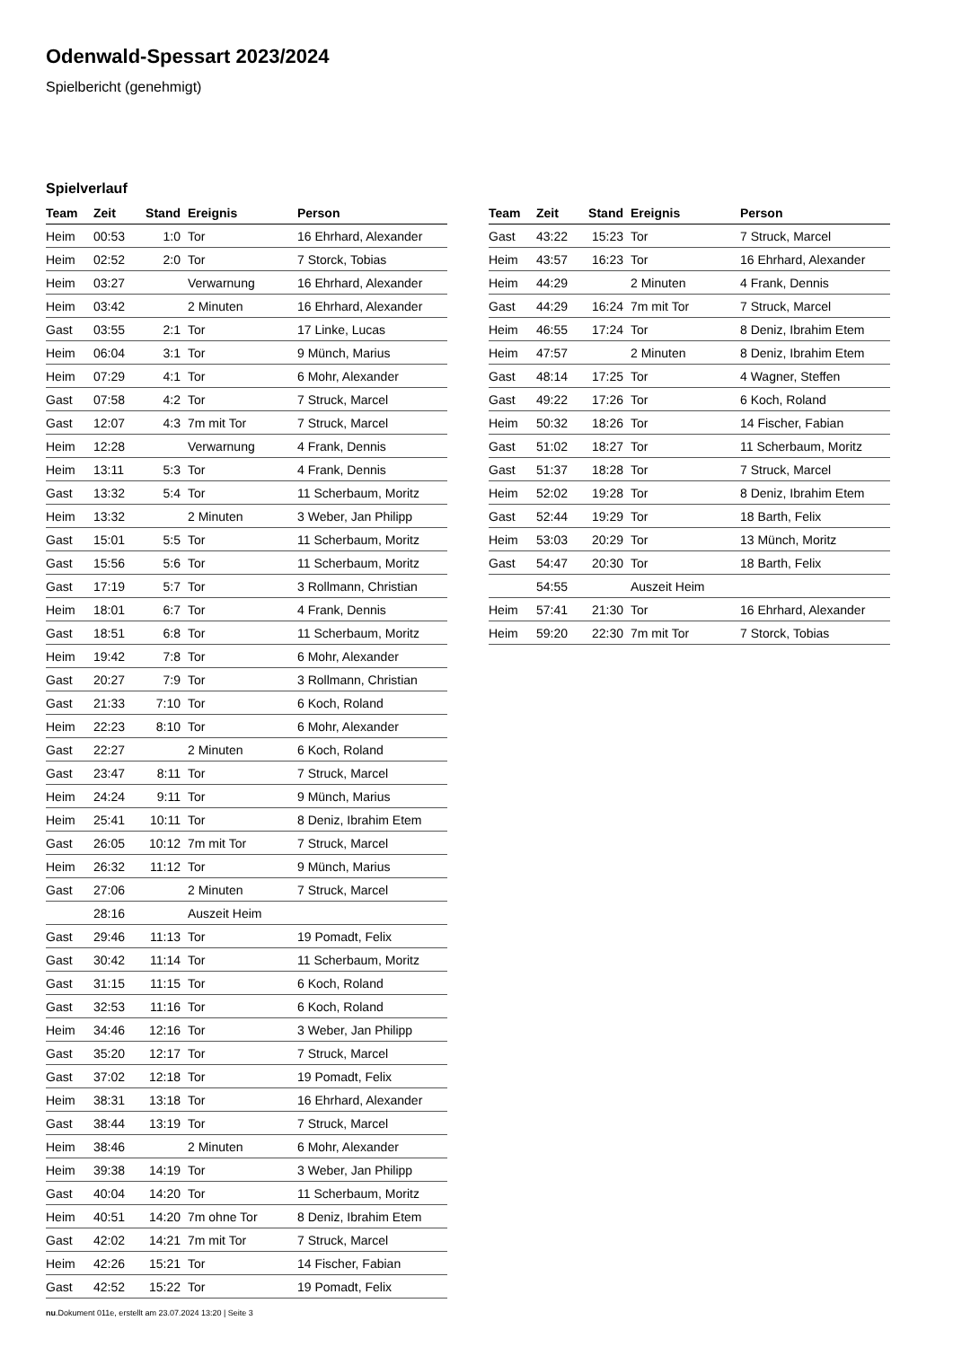Odenwald-Spessart 2023/2024
Spielbericht (genehmigt)
Spielverlauf
| Team | Zeit | Stand | Ereignis | Person |
| --- | --- | --- | --- | --- |
| Heim | 00:53 | 1:0 | Tor | 16 Ehrhard, Alexander |
| Heim | 02:52 | 2:0 | Tor | 7 Storck, Tobias |
| Heim | 03:27 | | Verwarnung | 16 Ehrhard, Alexander |
| Heim | 03:42 | | 2 Minuten | 16 Ehrhard, Alexander |
| Gast | 03:55 | 2:1 | Tor | 17 Linke, Lucas |
| Heim | 06:04 | 3:1 | Tor | 9 Münch, Marius |
| Heim | 07:29 | 4:1 | Tor | 6 Mohr, Alexander |
| Gast | 07:58 | 4:2 | Tor | 7 Struck, Marcel |
| Gast | 12:07 | 4:3 | 7m mit Tor | 7 Struck, Marcel |
| Heim | 12:28 | | Verwarnung | 4 Frank, Dennis |
| Heim | 13:11 | 5:3 | Tor | 4 Frank, Dennis |
| Gast | 13:32 | 5:4 | Tor | 11 Scherbaum, Moritz |
| Heim | 13:32 | | 2 Minuten | 3 Weber, Jan Philipp |
| Gast | 15:01 | 5:5 | Tor | 11 Scherbaum, Moritz |
| Gast | 15:56 | 5:6 | Tor | 11 Scherbaum, Moritz |
| Gast | 17:19 | 5:7 | Tor | 3 Rollmann, Christian |
| Heim | 18:01 | 6:7 | Tor | 4 Frank, Dennis |
| Gast | 18:51 | 6:8 | Tor | 11 Scherbaum, Moritz |
| Heim | 19:42 | 7:8 | Tor | 6 Mohr, Alexander |
| Gast | 20:27 | 7:9 | Tor | 3 Rollmann, Christian |
| Gast | 21:33 | 7:10 | Tor | 6 Koch, Roland |
| Heim | 22:23 | 8:10 | Tor | 6 Mohr, Alexander |
| Gast | 22:27 | | 2 Minuten | 6 Koch, Roland |
| Gast | 23:47 | 8:11 | Tor | 7 Struck, Marcel |
| Heim | 24:24 | 9:11 | Tor | 9 Münch, Marius |
| Heim | 25:41 | 10:11 | Tor | 8 Deniz, Ibrahim Etem |
| Gast | 26:05 | 10:12 | 7m mit Tor | 7 Struck, Marcel |
| Heim | 26:32 | 11:12 | Tor | 9 Münch, Marius |
| Gast | 27:06 | | 2 Minuten | 7 Struck, Marcel |
| | 28:16 | | Auszeit Heim | |
| Gast | 29:46 | 11:13 | Tor | 19 Pomadt, Felix |
| Gast | 30:42 | 11:14 | Tor | 11 Scherbaum, Moritz |
| Gast | 31:15 | 11:15 | Tor | 6 Koch, Roland |
| Gast | 32:53 | 11:16 | Tor | 6 Koch, Roland |
| Heim | 34:46 | 12:16 | Tor | 3 Weber, Jan Philipp |
| Gast | 35:20 | 12:17 | Tor | 7 Struck, Marcel |
| Gast | 37:02 | 12:18 | Tor | 19 Pomadt, Felix |
| Heim | 38:31 | 13:18 | Tor | 16 Ehrhard, Alexander |
| Gast | 38:44 | 13:19 | Tor | 7 Struck, Marcel |
| Heim | 38:46 | | 2 Minuten | 6 Mohr, Alexander |
| Heim | 39:38 | 14:19 | Tor | 3 Weber, Jan Philipp |
| Gast | 40:04 | 14:20 | Tor | 11 Scherbaum, Moritz |
| Heim | 40:51 | 14:20 | 7m ohne Tor | 8 Deniz, Ibrahim Etem |
| Gast | 42:02 | 14:21 | 7m mit Tor | 7 Struck, Marcel |
| Heim | 42:26 | 15:21 | Tor | 14 Fischer, Fabian |
| Gast | 42:52 | 15:22 | Tor | 19 Pomadt, Felix |
| Team | Zeit | Stand | Ereignis | Person |
| --- | --- | --- | --- | --- |
| Gast | 43:22 | 15:23 | Tor | 7 Struck, Marcel |
| Heim | 43:57 | 16:23 | Tor | 16 Ehrhard, Alexander |
| Heim | 44:29 | | 2 Minuten | 4 Frank, Dennis |
| Gast | 44:29 | 16:24 | 7m mit Tor | 7 Struck, Marcel |
| Heim | 46:55 | 17:24 | Tor | 8 Deniz, Ibrahim Etem |
| Heim | 47:57 | | 2 Minuten | 8 Deniz, Ibrahim Etem |
| Gast | 48:14 | 17:25 | Tor | 4 Wagner, Steffen |
| Gast | 49:22 | 17:26 | Tor | 6 Koch, Roland |
| Heim | 50:32 | 18:26 | Tor | 14 Fischer, Fabian |
| Gast | 51:02 | 18:27 | Tor | 11 Scherbaum, Moritz |
| Gast | 51:37 | 18:28 | Tor | 7 Struck, Marcel |
| Heim | 52:02 | 19:28 | Tor | 8 Deniz, Ibrahim Etem |
| Gast | 52:44 | 19:29 | Tor | 18 Barth, Felix |
| Heim | 53:03 | 20:29 | Tor | 13 Münch, Moritz |
| Gast | 54:47 | 20:30 | Tor | 18 Barth, Felix |
| | 54:55 | | Auszeit Heim | |
| Heim | 57:41 | 21:30 | Tor | 16 Ehrhard, Alexander |
| Heim | 59:20 | 22:30 | 7m mit Tor | 7 Storck, Tobias |
nu.Dokument 011e, erstellt am 23.07.2024 13:20 | Seite 3